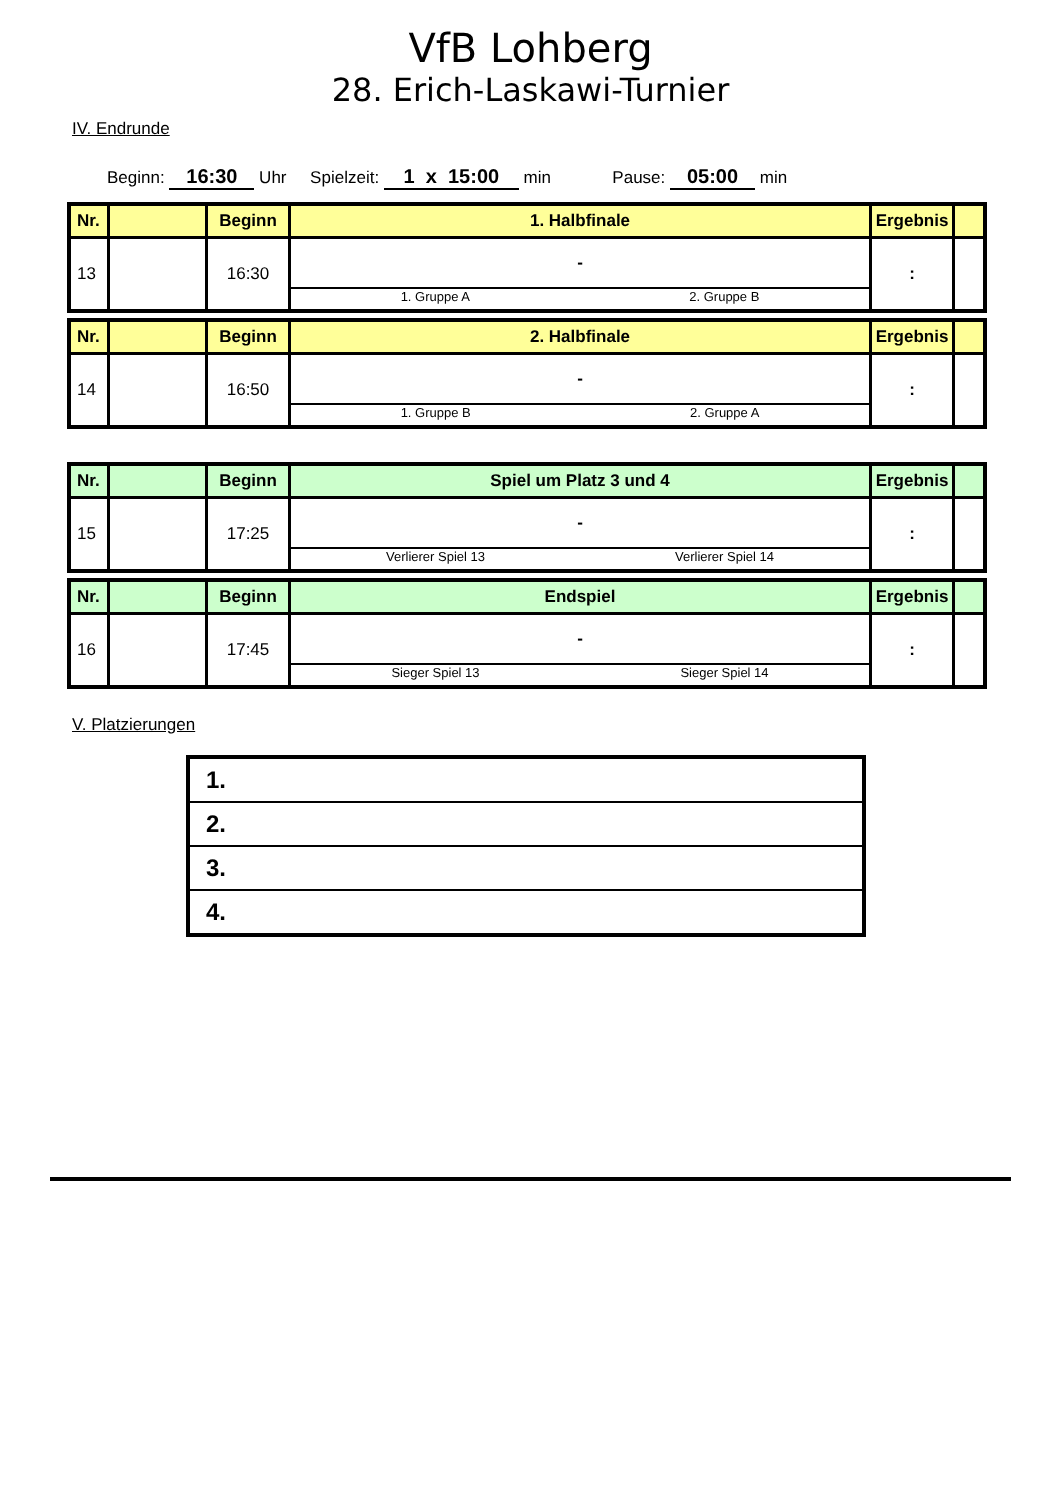VfB Lohberg
28. Erich-Laskawi-Turnier
IV. Endrunde
Beginn: 16:30 Uhr Spielzeit: 1 x 15:00 min Pause: 05:00 min
| Nr. | | Beginn | 1. Halbfinale | Ergebnis | |
| --- | --- | --- | --- | --- | --- |
| 13 | | 16:30 | - 1. Gruppe A 2. Gruppe B | : | |
| Nr. | | Beginn | 2. Halbfinale | Ergebnis | |
| --- | --- | --- | --- | --- | --- |
| 14 | | 16:50 | - 1. Gruppe B 2. Gruppe A | : | |
| Nr. | | Beginn | Spiel um Platz 3 und 4 | Ergebnis | |
| --- | --- | --- | --- | --- | --- |
| 15 | | 17:25 | - Verlierer Spiel 13 Verlierer Spiel 14 | : | |
| Nr. | | Beginn | Endspiel | Ergebnis | |
| --- | --- | --- | --- | --- | --- |
| 16 | | 17:45 | - Sieger Spiel 13 Sieger Spiel 14 | : | |
V. Platzierungen
| 1. |
| 2. |
| 3. |
| 4. |